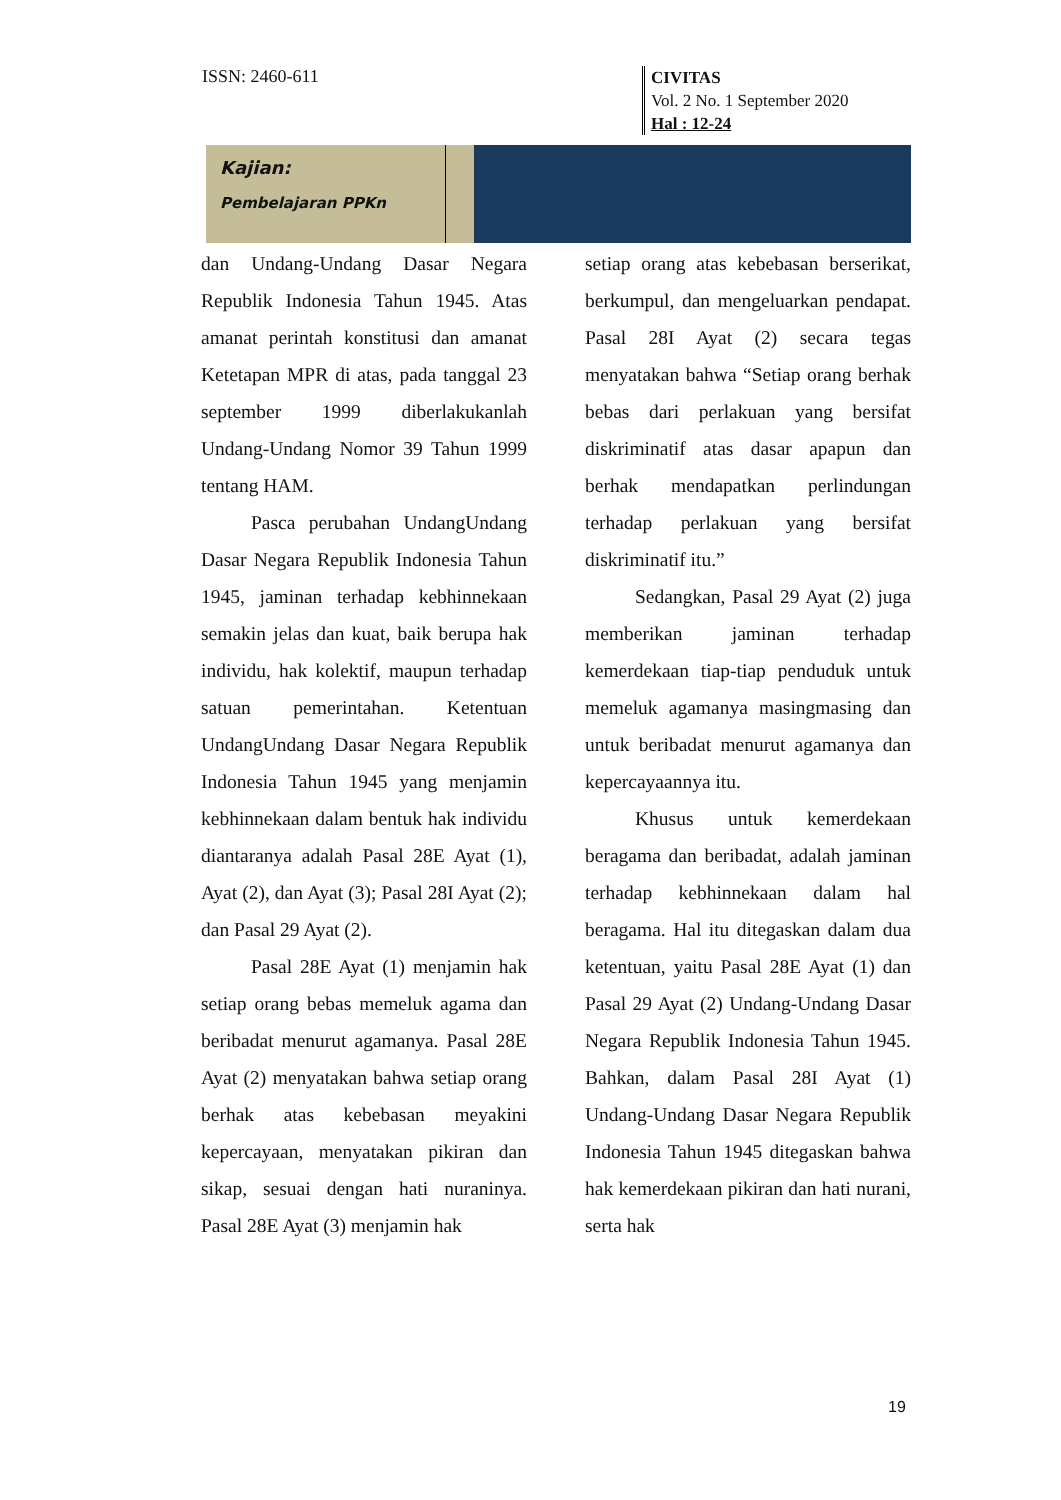ISSN: 2460-611
CIVITAS
Vol. 2 No. 1 September 2020
Hal : 12-24
Kajian:
Pembelajaran PPKn
dan Undang-Undang Dasar Negara Republik Indonesia Tahun 1945. Atas amanat perintah konstitusi dan amanat Ketetapan MPR di atas, pada tanggal 23 september 1999 diberlakukanlah Undang-Undang Nomor 39 Tahun 1999 tentang HAM.
Pasca perubahan UndangUndang Dasar Negara Republik Indonesia Tahun 1945, jaminan terhadap kebhinnekaan semakin jelas dan kuat, baik berupa hak individu, hak kolektif, maupun terhadap satuan pemerintahan. Ketentuan UndangUndang Dasar Negara Republik Indonesia Tahun 1945 yang menjamin kebhinnekaan dalam bentuk hak individu diantaranya adalah Pasal 28E Ayat (1), Ayat (2), dan Ayat (3); Pasal 28I Ayat (2); dan Pasal 29 Ayat (2).
Pasal 28E Ayat (1) menjamin hak setiap orang bebas memeluk agama dan beribadat menurut agamanya. Pasal 28E Ayat (2) menyatakan bahwa setiap orang berhak atas kebebasan meyakini kepercayaan, menyatakan pikiran dan sikap, sesuai dengan hati nuraninya. Pasal 28E Ayat (3) menjamin hak
setiap orang atas kebebasan berserikat, berkumpul, dan mengeluarkan pendapat. Pasal 28I Ayat (2) secara tegas menyatakan bahwa “Setiap orang berhak bebas dari perlakuan yang bersifat diskriminatif atas dasar apapun dan berhak mendapatkan perlindungan terhadap perlakuan yang bersifat diskriminatif itu.”
Sedangkan, Pasal 29 Ayat (2) juga memberikan jaminan terhadap kemerdekaan tiap-tiap penduduk untuk memeluk agamanya masingmasing dan untuk beribadat menurut agamanya dan kepercayaannya itu.
Khusus untuk kemerdekaan beragama dan beribadat, adalah jaminan terhadap kebhinnekaan dalam hal beragama. Hal itu ditegaskan dalam dua ketentuan, yaitu Pasal 28E Ayat (1) dan Pasal 29 Ayat (2) Undang-Undang Dasar Negara Republik Indonesia Tahun 1945. Bahkan, dalam Pasal 28I Ayat (1) Undang-Undang Dasar Negara Republik Indonesia Tahun 1945 ditegaskan bahwa hak kemerdekaan pikiran dan hati nurani, serta hak
19